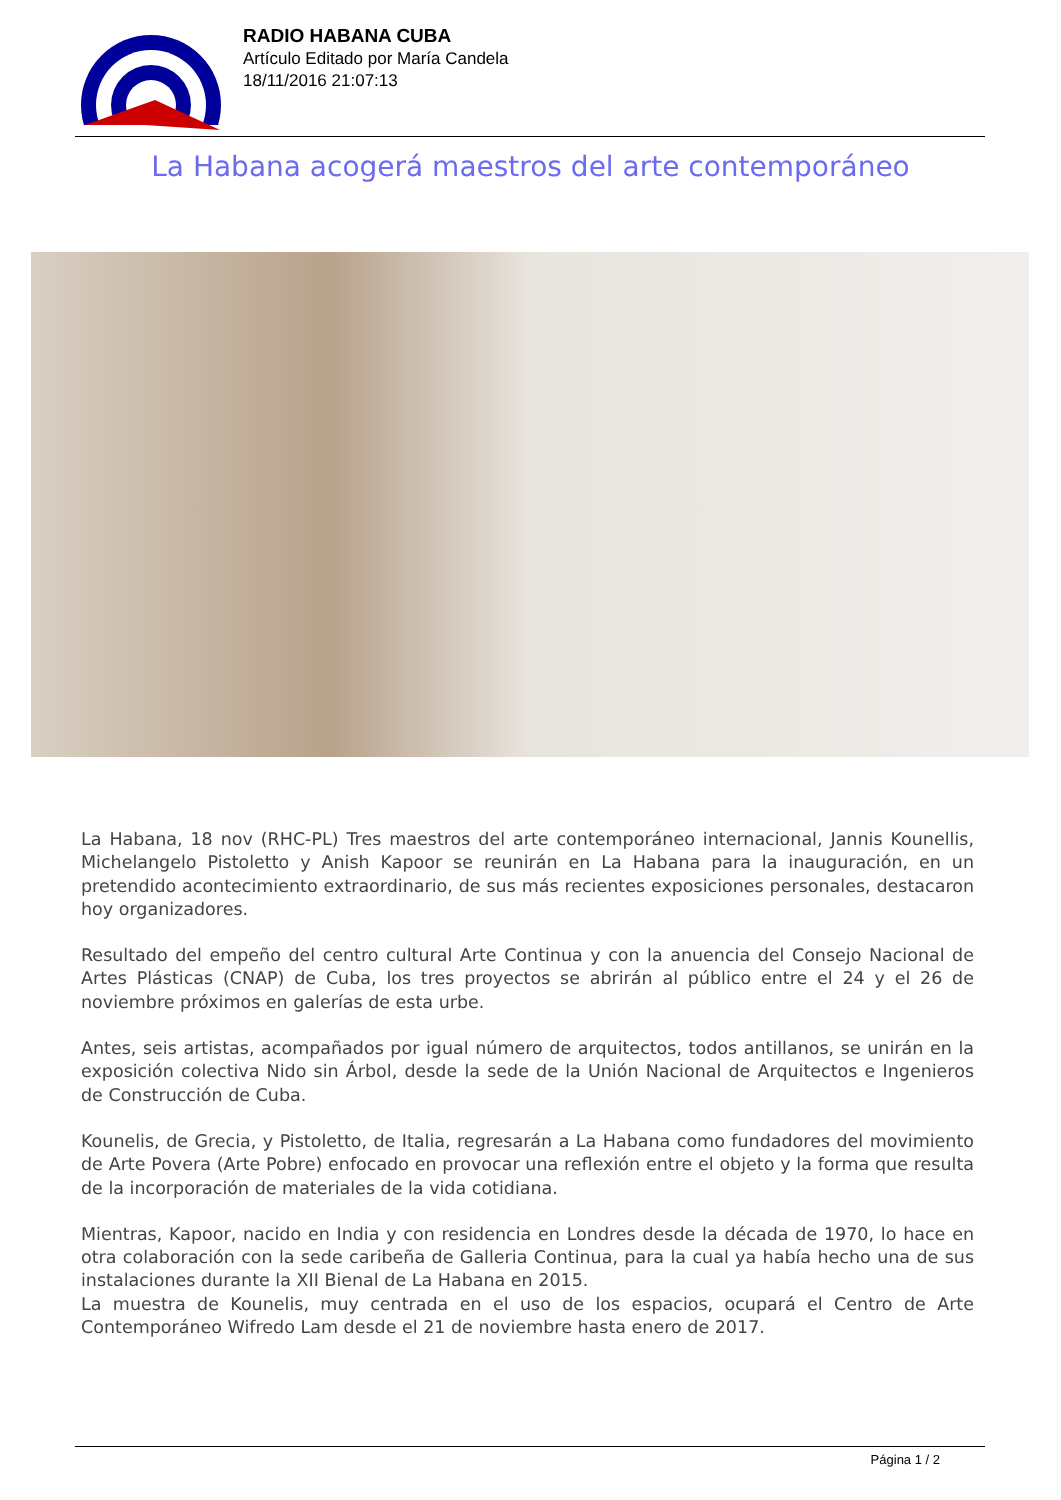RADIO HABANA CUBA
Artículo Editado por María Candela
18/11/2016 21:07:13
La Habana acogerá maestros del arte contemporáneo
La Habana, 18 nov (RHC-PL) Tres maestros del arte contemporáneo internacional, Jannis Kounellis, Michelangelo Pistoletto y Anish Kapoor se reunirán en La Habana para la inauguración, en un pretendido acontecimiento extraordinario, de sus más recientes exposiciones personales, destacaron hoy organizadores.
Resultado del empeño del centro cultural Arte Continua y con la anuencia del Consejo Nacional de Artes Plásticas (CNAP) de Cuba, los tres proyectos se abrirán al público entre el 24 y el 26 de noviembre próximos en galerías de esta urbe.
Antes, seis artistas, acompañados por igual número de arquitectos, todos antillanos, se unirán en la exposición colectiva Nido sin Árbol, desde la sede de la Unión Nacional de Arquitectos e Ingenieros de Construcción de Cuba.
Kounelis, de Grecia, y Pistoletto, de Italia, regresarán a La Habana como fundadores del movimiento de Arte Povera (Arte Pobre) enfocado en provocar una reflexión entre el objeto y la forma que resulta de la incorporación de materiales de la vida cotidiana.
Mientras, Kapoor, nacido en India y con residencia en Londres desde la década de 1970, lo hace en otra colaboración con la sede caribeña de Galleria Continua, para la cual ya había hecho una de sus instalaciones durante la XII Bienal de La Habana en 2015.
La muestra de Kounelis, muy centrada en el uso de los espacios, ocupará el Centro de Arte Contemporáneo Wifredo Lam desde el 21 de noviembre hasta enero de 2017.
Página 1 / 2